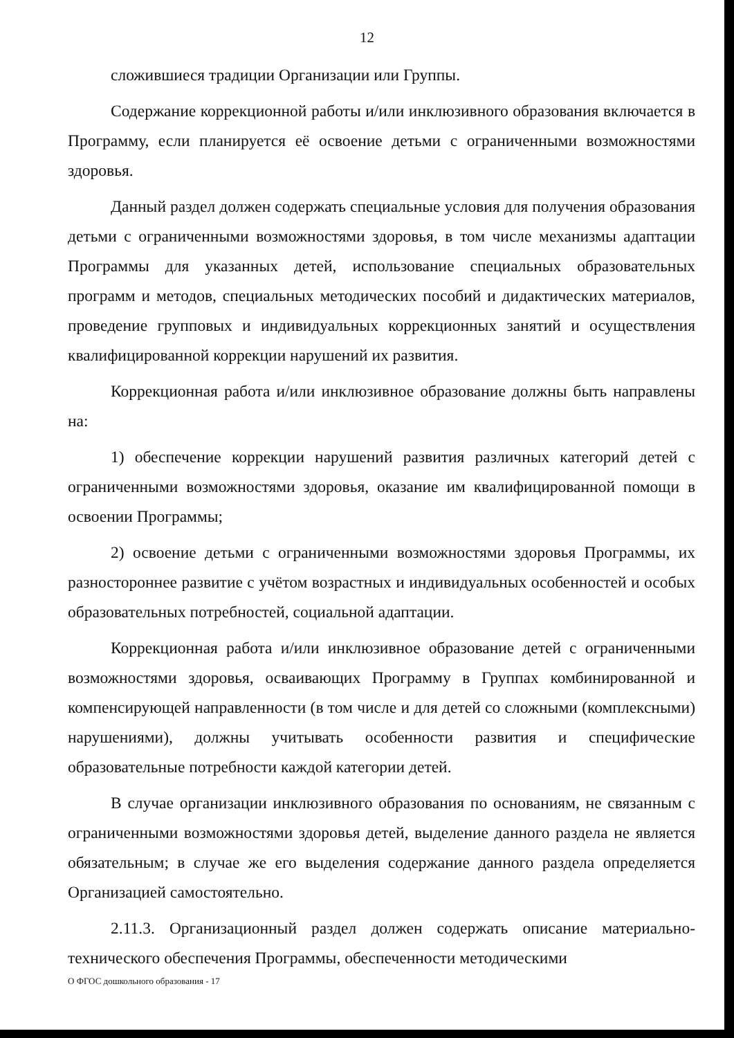12
сложившиеся традиции Организации или Группы.
Содержание коррекционной работы и/или инклюзивного образования включается в Программу, если планируется её освоение детьми с ограниченными возможностями здоровья.
Данный раздел должен содержать специальные условия для получения образования детьми с ограниченными возможностями здоровья, в том числе механизмы адаптации Программы для указанных детей, использование специальных образовательных программ и методов, специальных методических пособий и дидактических материалов, проведение групповых и индивидуальных коррекционных занятий и осуществления квалифицированной коррекции нарушений их развития.
Коррекционная работа и/или инклюзивное образование должны быть направлены на:
1) обеспечение коррекции нарушений развития различных категорий детей с ограниченными возможностями здоровья, оказание им квалифицированной помощи в освоении Программы;
2) освоение детьми с ограниченными возможностями здоровья Программы, их разностороннее развитие с учётом возрастных и индивидуальных особенностей и особых образовательных потребностей, социальной адаптации.
Коррекционная работа и/или инклюзивное образование детей с ограниченными возможностями здоровья, осваивающих Программу в Группах комбинированной и компенсирующей направленности (в том числе и для детей со сложными (комплексными) нарушениями), должны учитывать особенности развития и специфические образовательные потребности каждой категории детей.
В случае организации инклюзивного образования по основаниям, не связанным с ограниченными возможностями здоровья детей, выделение данного раздела не является обязательным; в случае же его выделения содержание данного раздела определяется Организацией самостоятельно.
2.11.3. Организационный раздел должен содержать описание материально-технического обеспечения Программы, обеспеченности методическими
О ФГОС дошкольного образования - 17